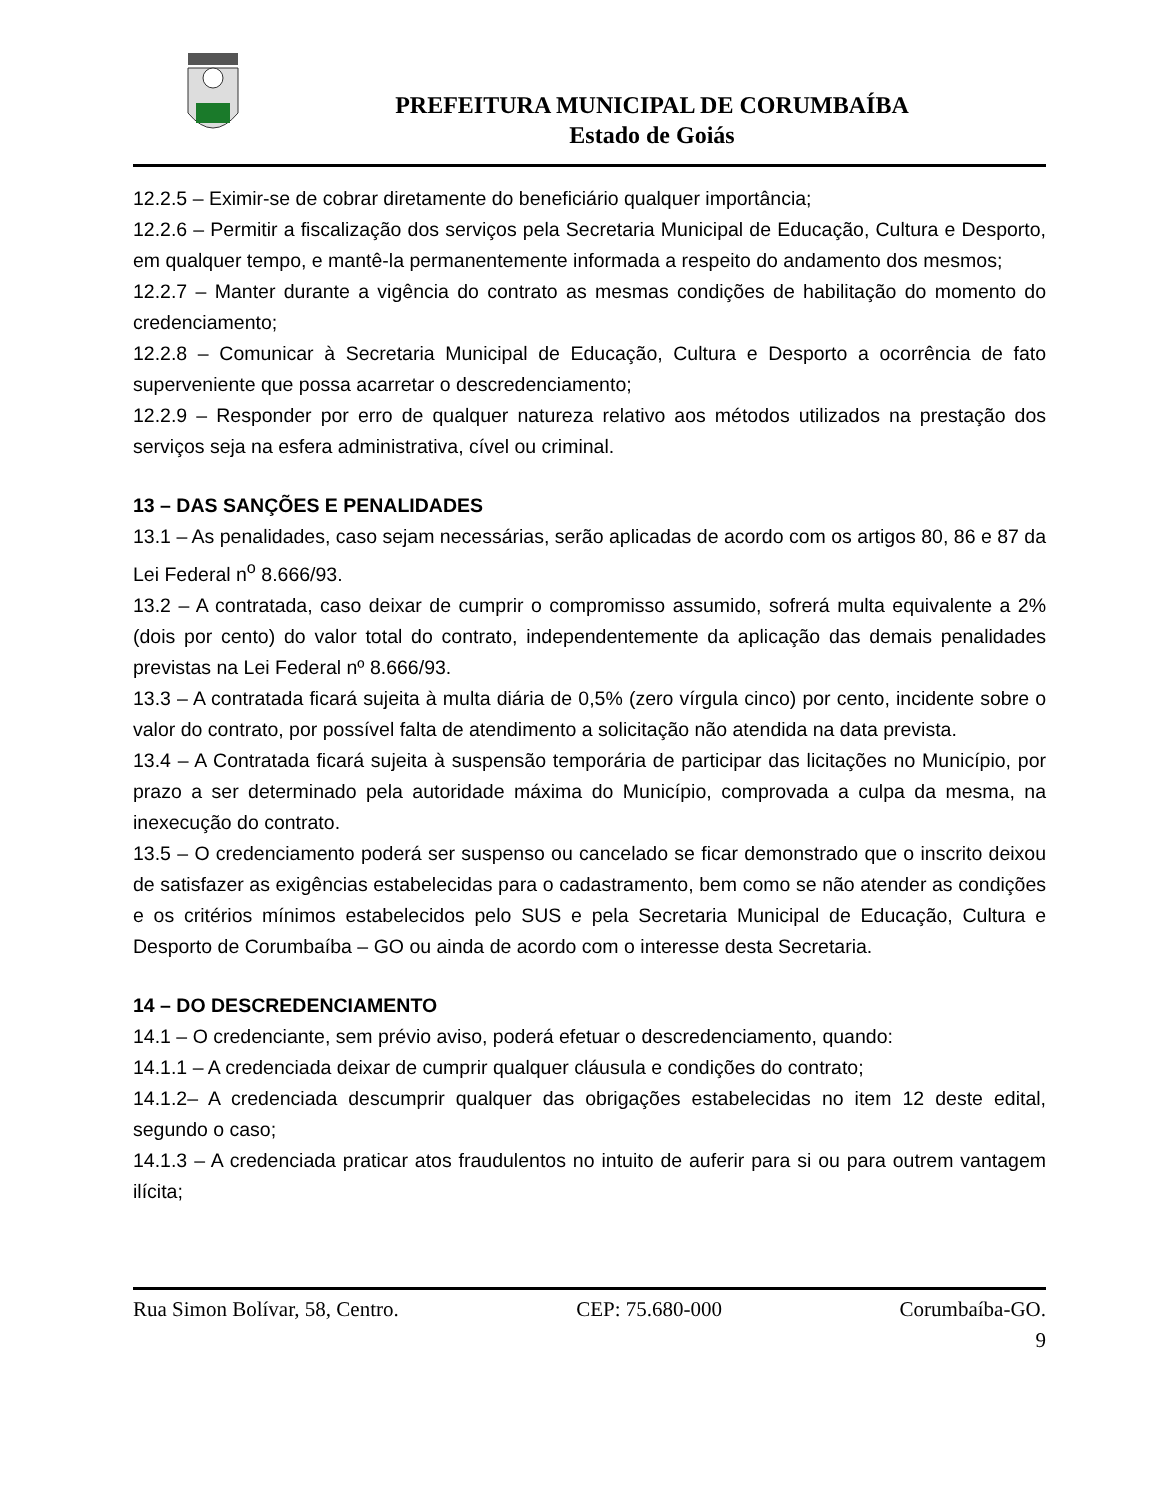PREFEITURA MUNICIPAL DE CORUMBAÍBA
Estado de Goiás
12.2.5 – Eximir-se de cobrar diretamente do beneficiário qualquer importância;
12.2.6 – Permitir a fiscalização dos serviços pela Secretaria Municipal de Educação, Cultura e Desporto, em qualquer tempo, e mantê-la permanentemente informada a respeito do andamento dos mesmos;
12.2.7 – Manter durante a vigência do contrato as mesmas condições de habilitação do momento do credenciamento;
12.2.8 – Comunicar à Secretaria Municipal de Educação, Cultura e Desporto a ocorrência de fato superveniente que possa acarretar o descredenciamento;
12.2.9 – Responder por erro de qualquer natureza relativo aos métodos utilizados na prestação dos serviços seja na esfera administrativa, cível ou criminal.
13 – DAS SANÇÕES E PENALIDADES
13.1 – As penalidades, caso sejam necessárias, serão aplicadas de acordo com os artigos 80, 86 e 87 da Lei Federal n<sup>o</sup> 8.666/93.
13.2 – A contratada, caso deixar de cumprir o compromisso assumido, sofrerá multa equivalente a 2% (dois por cento) do valor total do contrato, independentemente da aplicação das demais penalidades previstas na Lei Federal nº 8.666/93.
13.3 – A contratada ficará sujeita à multa diária de 0,5% (zero vírgula cinco) por cento, incidente sobre o valor do contrato, por possível falta de atendimento a solicitação não atendida na data prevista.
13.4 – A Contratada ficará sujeita à suspensão temporária de participar das licitações no Município, por prazo a ser determinado pela autoridade máxima do Município, comprovada a culpa da mesma, na inexecução do contrato.
13.5 – O credenciamento poderá ser suspenso ou cancelado se ficar demonstrado que o inscrito deixou de satisfazer as exigências estabelecidas para o cadastramento, bem como se não atender as condições e os critérios mínimos estabelecidos pelo SUS e pela Secretaria Municipal de Educação, Cultura e Desporto de Corumbaíba – GO ou ainda de acordo com o interesse desta Secretaria.
14 – DO DESCREDENCIAMENTO
14.1 – O credenciante, sem prévio aviso, poderá efetuar o descredenciamento, quando:
14.1.1 – A credenciada deixar de cumprir qualquer cláusula e condições do contrato;
14.1.2– A credenciada descumprir qualquer das obrigações estabelecidas no item 12 deste edital, segundo o caso;
14.1.3 – A credenciada praticar atos fraudulentos no intuito de auferir para si ou para outrem vantagem ilícita;
Rua Simon Bolívar, 58, Centro. CEP: 75.680-000 Corumbaíba-GO.
9